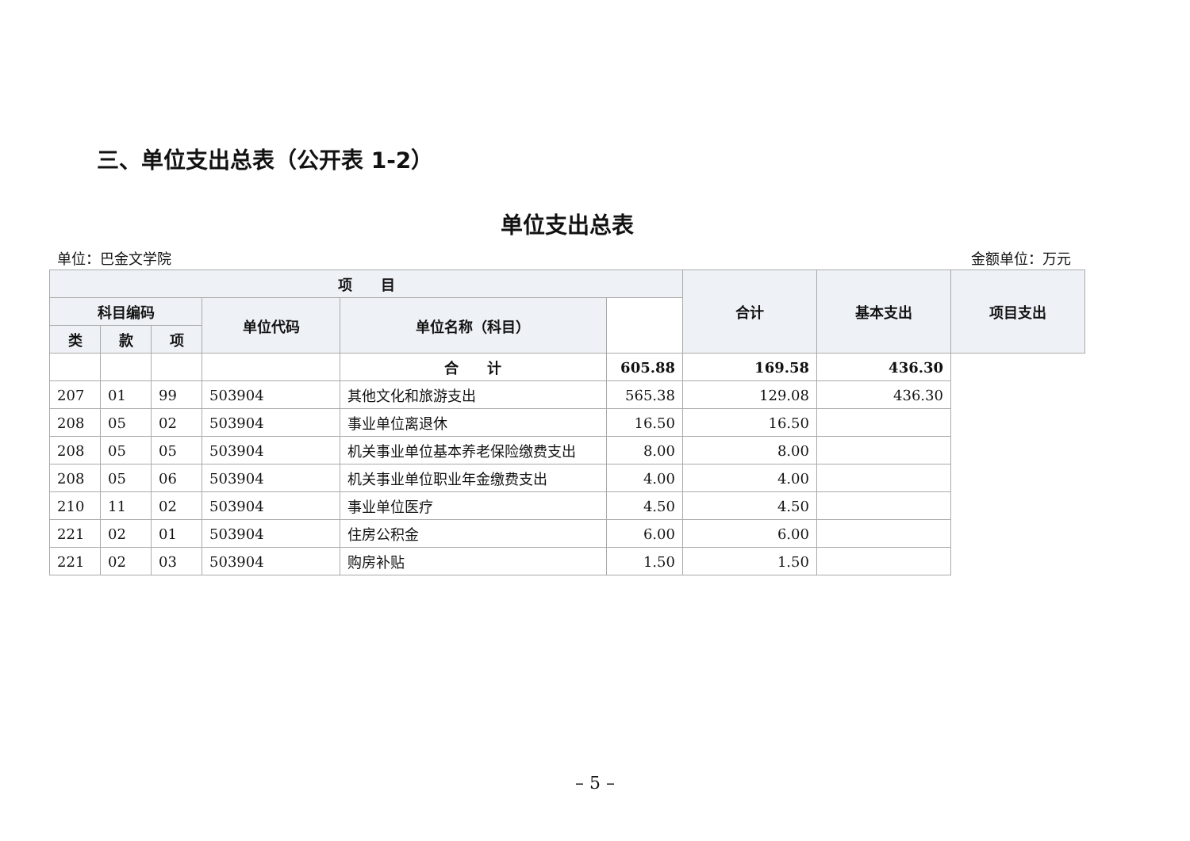三、单位支出总表（公开表 1-2）
单位支出总表
单位：巴金文学院 金额单位：万元
| 项 目 | | | | | | 合计 | 基本支出 | 项目支出 |
| --- | --- | --- | --- | --- | --- | --- | --- | --- |
| 科目编码 | | | 单位代码 | 单位名称（科目） | | | | |
| 类 | 款 | 项 | | | | | | |
| | | | | 合 计 | 605.88 | 169.58 | 436.30 | |
| 207 | 01 | 99 | 503904 | 其他文化和旅游支出 | 565.38 | 129.08 | 436.30 | |
| 208 | 05 | 02 | 503904 | 事业单位离退休 | 16.50 | 16.50 | | |
| 208 | 05 | 05 | 503904 | 机关事业单位基本养老保险缴费支出 | 8.00 | 8.00 | | |
| 208 | 05 | 06 | 503904 | 机关事业单位职业年金缴费支出 | 4.00 | 4.00 | | |
| 210 | 11 | 02 | 503904 | 事业单位医疗 | 4.50 | 4.50 | | |
| 221 | 02 | 01 | 503904 | 住房公积金 | 6.00 | 6.00 | | |
| 221 | 02 | 03 | 503904 | 购房补贴 | 1.50 | 1.50 | | |
– 5 –